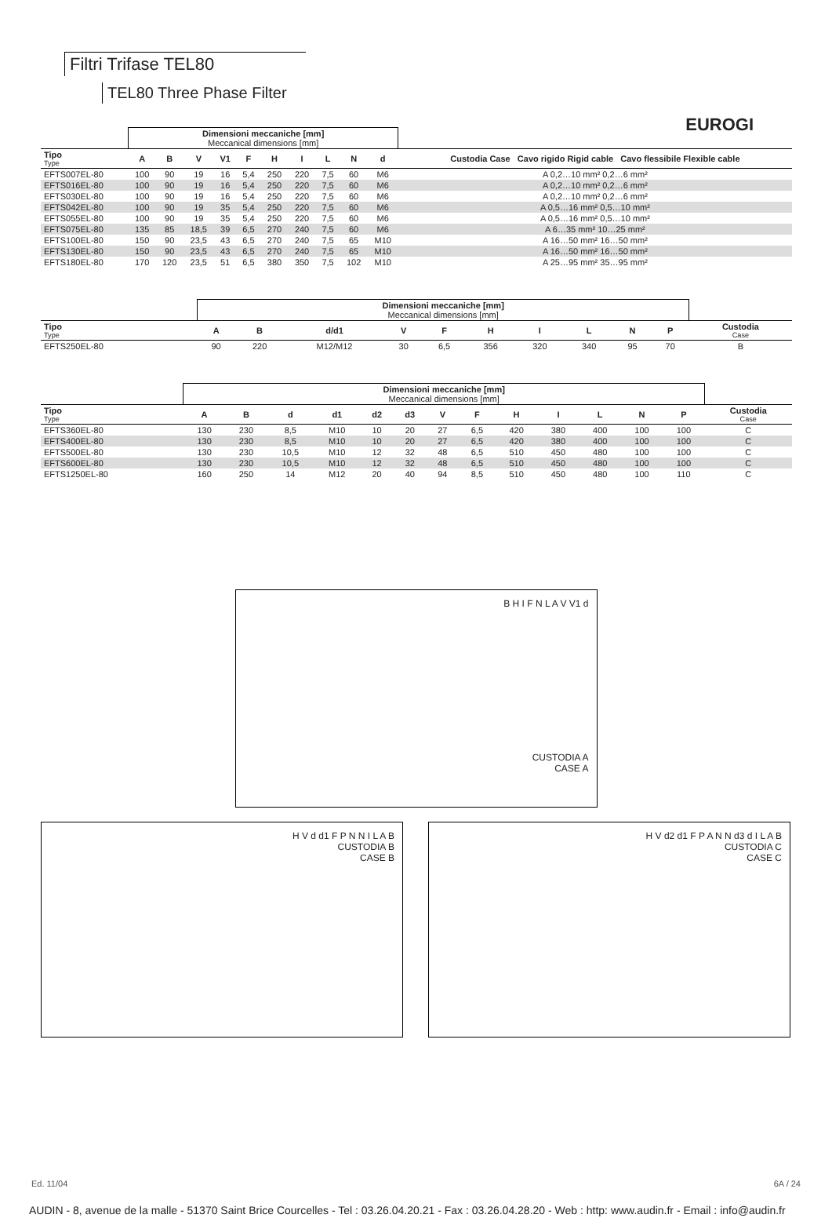Filtri Trifase TEL80
TEL80 Three Phase Filter
EUROGI
| | Dimensioni meccaniche [mm] Meccanical dimensions [mm] | | | | | | | | | | |
| Tipo Type | A | B | V | V1 | F | H | I | L | N | d | Custodia Case Cavo rigido Rigid cable Cavo flessibile Flexible cable |
| EFTS007EL-80 | 100 | 90 | 19 | 16 | 5,4 | 250 | 220 | 7,5 | 60 | M6 | A 0,2…10 mm² 0,2…6 mm² |
| EFTS016EL-80 | 100 | 90 | 19 | 16 | 5,4 | 250 | 220 | 7,5 | 60 | M6 | A 0,2…10 mm² 0,2…6 mm² |
| EFTS030EL-80 | 100 | 90 | 19 | 16 | 5,4 | 250 | 220 | 7,5 | 60 | M6 | A 0,2…10 mm² 0,2…6 mm² |
| EFTS042EL-80 | 100 | 90 | 19 | 35 | 5,4 | 250 | 220 | 7,5 | 60 | M6 | A 0,5…16 mm² 0,5…10 mm² |
| EFTS055EL-80 | 100 | 90 | 19 | 35 | 5,4 | 250 | 220 | 7,5 | 60 | M6 | A 0,5…16 mm² 0,5…10 mm² |
| EFTS075EL-80 | 135 | 85 | 18,5 | 39 | 6,5 | 270 | 240 | 7,5 | 60 | M6 | A 6…35 mm² 10…25 mm² |
| EFTS100EL-80 | 150 | 90 | 23,5 | 43 | 6,5 | 270 | 240 | 7,5 | 65 | M10 | A 16…50 mm² 16…50 mm² |
| EFTS130EL-80 | 150 | 90 | 23,5 | 43 | 6,5 | 270 | 240 | 7,5 | 65 | M10 | A 16…50 mm² 16…50 mm² |
| EFTS180EL-80 | 170 | 120 | 23,5 | 51 | 6,5 | 380 | 350 | 7,5 | 102 | M10 | A 25…95 mm² 35…95 mm² |
| | Dimensioni meccaniche [mm] Meccanical dimensions [mm] | | | | | | | | | | |
| Tipo Type | A | B | d/d1 | V | F | H | I | L | N | P | Custodia Case |
| EFTS250EL-80 | 90 | 220 | M12/M12 | 30 | 6,5 | 356 | 320 | 340 | 95 | 70 | B |
| | Dimensioni meccaniche [mm] Meccanical dimensions [mm] | | | | | | | | | | | | | |
| Tipo Type | A | B | d | d1 | d2 | d3 | V | F | H | I | L | N | P | Custodia Case |
| EFTS360EL-80 | 130 | 230 | 8,5 | M10 | 10 | 20 | 27 | 6,5 | 420 | 380 | 400 | 100 | 100 | C |
| EFTS400EL-80 | 130 | 230 | 8,5 | M10 | 10 | 20 | 27 | 6,5 | 420 | 380 | 400 | 100 | 100 | C |
| EFTS500EL-80 | 130 | 230 | 10,5 | M10 | 12 | 32 | 48 | 6,5 | 510 | 450 | 480 | 100 | 100 | C |
| EFTS600EL-80 | 130 | 230 | 10,5 | M10 | 12 | 32 | 48 | 6,5 | 510 | 450 | 480 | 100 | 100 | C |
| EFTS1250EL-80 | 160 | 250 | 14 | M12 | 20 | 40 | 94 | 8,5 | 510 | 450 | 480 | 100 | 110 | C |
B H I F N L A V V1 d
CUSTODIA A
CASE A
H V d d1 F P N N I L A B
CUSTODIA B
CASE B
H V d2 d1 F P A N N d3 d I L A B
CUSTODIA C
CASE C
Ed. 11/04 6A / 24
AUDIN - 8, avenue de la malle - 51370 Saint Brice Courcelles - Tel : 03.26.04.20.21 - Fax : 03.26.04.28.20 - Web : http: www.audin.fr - Email : info@audin.fr